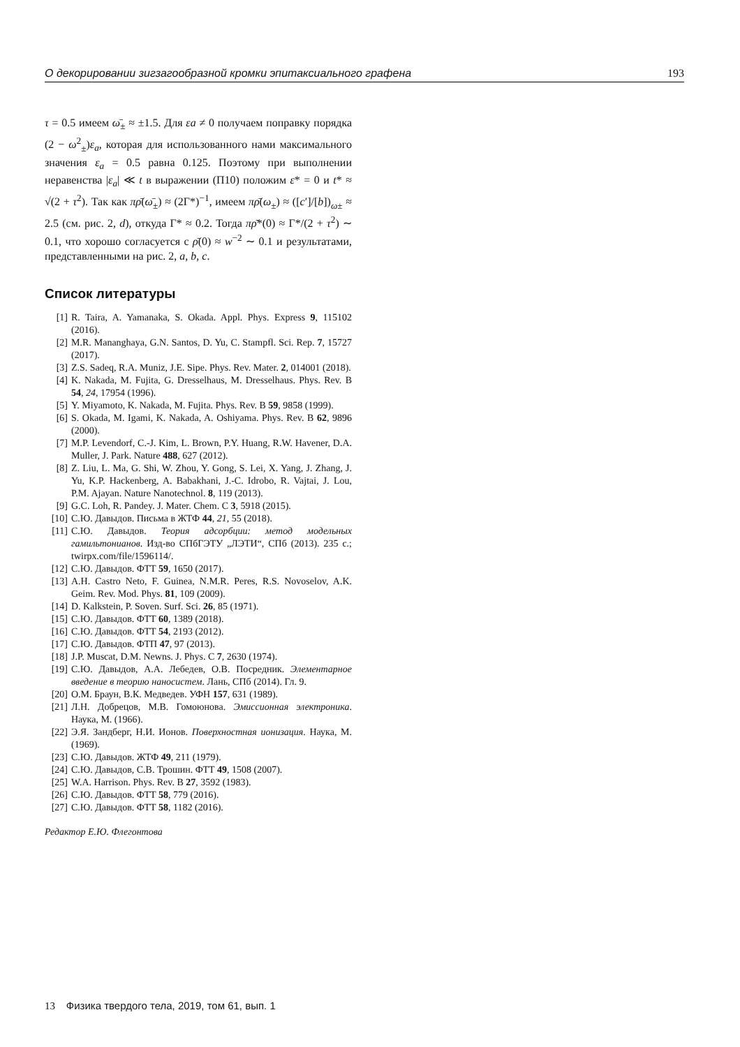О декорировании зигзагообразной кромки эпитаксиального графена 193
τ = 0.5 имеем ω̄<sub>±</sub> ≈ ±1.5. Для εa ≠ 0 получаем поправку порядка (2 − ω<sup>2</sup><sub>±</sub>)ε<sub>a</sub>, которая для использованного нами максимального значения ε<sub>a</sub> = 0.5 равна 0.125. Поэтому при выполнении неравенства |ε<sub>a</sub>| ≪ t в выражении (П10) положим ε* = 0 и t* ≈ √(2 + τ<sup>2</sup>). Так как πρ̄(ω̄<sub>±</sub>) ≈ (2Γ*)<sup>−1</sup>, имеем πρ̄(ω<sub>±</sub>) ≈ ([c′]/[b])<sub>ω±</sub> ≈ 2.5 (см. рис. 2, d), откуда Γ* ≈ 0.2. Тогда πρ̄*(0) ≈ Γ*/(2 + τ<sup>2</sup>) ∼ 0.1, что хорошо согласуется с ρ̄(0) ≈ w<sup>−2</sup> ∼ 0.1 и результатами, представленными на рис. 2, a, b, c.
Список литературы
[1] R. Taira, A. Yamanaka, S. Okada. Appl. Phys. Express 9, 115102 (2016).
[2] M.R. Mananghaya, G.N. Santos, D. Yu, C. Stampfl. Sci. Rep. 7, 15727 (2017).
[3] Z.S. Sadeq, R.A. Muniz, J.E. Sipe. Phys. Rev. Mater. 2, 014001 (2018).
[4] K. Nakada, M. Fujita, G. Dresselhaus, M. Dresselhaus. Phys. Rev. B 54, 24, 17954 (1996).
[5] Y. Miyamoto, K. Nakada, M. Fujita. Phys. Rev. B 59, 9858 (1999).
[6] S. Okada, M. Igami, K. Nakada, A. Oshiyama. Phys. Rev. B 62, 9896 (2000).
[7] M.P. Levendorf, C.-J. Kim, L. Brown, P.Y. Huang, R.W. Havener, D.A. Muller, J. Park. Nature 488, 627 (2012).
[8] Z. Liu, L. Ma, G. Shi, W. Zhou, Y. Gong, S. Lei, X. Yang, J. Zhang, J. Yu, K.P. Hackenberg, A. Babakhani, J.-C. Idrobo, R. Vajtai, J. Lou, P.M. Ajayan. Nature Nanotechnol. 8, 119 (2013).
[9] G.C. Loh, R. Pandey. J. Mater. Chem. C 3, 5918 (2015).
[10] С.Ю. Давыдов. Письма в ЖТФ 44, 21, 55 (2018).
[11] С.Ю. Давыдов. Теория адсорбции: метод модельных гамильтонианов. Изд-во СПбГЭТУ „ЛЭТИ“, СПб (2013). 235 с.; twirpx.com/file/1596114/.
[12] С.Ю. Давыдов. ФТТ 59, 1650 (2017).
[13] A.H. Castro Neto, F. Guinea, N.M.R. Peres, R.S. Novoselov, A.K. Geim. Rev. Mod. Phys. 81, 109 (2009).
[14] D. Kalkstein, P. Soven. Surf. Sci. 26, 85 (1971).
[15] С.Ю. Давыдов. ФТТ 60, 1389 (2018).
[16] С.Ю. Давыдов. ФТТ 54, 2193 (2012).
[17] С.Ю. Давыдов. ФТП 47, 97 (2013).
[18] J.P. Muscat, D.M. Newns. J. Phys. C 7, 2630 (1974).
[19] С.Ю. Давыдов, А.А. Лебедев, О.В. Посредник. Элементарное введение в теорию наносистем. Лань, СПб (2014). Гл. 9.
[20] О.М. Браун, В.К. Медведев. УФН 157, 631 (1989).
[21] Л.Н. Добрецов, М.В. Гомоюнова. Эмиссионная электроника. Наука, М. (1966).
[22] Э.Я. Зандберг, Н.И. Ионов. Поверхностная ионизация. Наука, М. (1969).
[23] С.Ю. Давыдов. ЖТФ 49, 211 (1979).
[24] С.Ю. Давыдов, С.В. Трошин. ФТТ 49, 1508 (2007).
[25] W.A. Harrison. Phys. Rev. B 27, 3592 (1983).
[26] С.Ю. Давыдов. ФТТ 58, 779 (2016).
[27] С.Ю. Давыдов. ФТТ 58, 1182 (2016).
Редактор Е.Ю. Флегонтова
13 Физика твердого тела, 2019, том 61, вып. 1